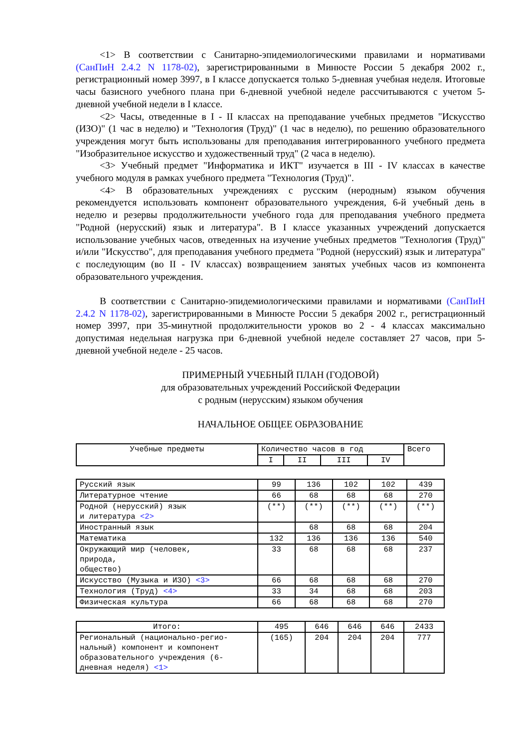<1> В соответствии с Санитарно-эпидемиологическими правилами и нормативами (СанПиН 2.4.2 N 1178-02), зарегистрированными в Минюсте России 5 декабря 2002 г., регистрационный номер 3997, в I классе допускается только 5-дневная учебная неделя. Итоговые часы базисного учебного плана при 6-дневной учебной неделе рассчитываются с учетом 5-дневной учебной недели в I классе.
<2> Часы, отведенные в I - II классах на преподавание учебных предметов "Искусство (ИЗО)" (1 час в неделю) и "Технология (Труд)" (1 час в неделю), по решению образовательного учреждения могут быть использованы для преподавания интегрированного учебного предмета "Изобразительное искусство и художественный труд" (2 часа в неделю).
<3> Учебный предмет "Информатика и ИКТ" изучается в III - IV классах в качестве учебного модуля в рамках учебного предмета "Технология (Труд)".
<4> В образовательных учреждениях с русским (неродным) языком обучения рекомендуется использовать компонент образовательного учреждения, 6-й учебный день в неделю и резервы продолжительности учебного года для преподавания учебного предмета "Родной (нерусский) язык и литература". В I классе указанных учреждений допускается использование учебных часов, отведенных на изучение учебных предметов "Технология (Труд)" и/или "Искусство", для преподавания учебного предмета "Родной (нерусский) язык и литература" с последующим (во II - IV классах) возвращением занятых учебных часов из компонента образовательного учреждения.
В соответствии с Санитарно-эпидемиологическими правилами и нормативами (СанПиН 2.4.2 N 1178-02), зарегистрированными в Минюсте России 5 декабря 2002 г., регистрационный номер 3997, при 35-минутной продолжительности уроков во 2 - 4 классах максимально допустимая недельная нагрузка при 6-дневной учебной неделе составляет 27 часов, при 5-дневной учебной неделе - 25 часов.
ПРИМЕРНЫЙ УЧЕБНЫЙ ПЛАН (ГОДОВОЙ)
для образовательных учреждений Российской Федерации
с родным (нерусским) языком обучения
НАЧАЛЬНОЕ ОБЩЕЕ ОБРАЗОВАНИЕ
| Учебные предметы | Количество часов в год | | | | Всего |
| --- | --- | --- | --- | --- | --- |
| | I | II | III | IV | |
| Русский язык | 99 | 136 | 102 | 102 | 439 |
| Литературное чтение | 66 | 68 | 68 | 68 | 270 |
| Родной (нерусский) язык и литература <2> | (**) | (**) | (**) | (**) | (**) |
| Иностранный язык | | 68 | 68 | 68 | 204 |
| Математика | 132 | 136 | 136 | 136 | 540 |
| Окружающий мир (человек, природа, общество) | 33 | 68 | 68 | 68 | 237 |
| Искусство (Музыка и ИЗО) <3> | 66 | 68 | 68 | 68 | 270 |
| Технология (Труд) <4> | 33 | 34 | 68 | 68 | 203 |
| Физическая культура | 66 | 68 | 68 | 68 | 270 |
| Итого: | 495 | 646 | 646 | 646 | 2433 |
| Региональный (национально-регио- нальный) компонент и компонент образовательного учреждения (6- дневная неделя) <1> | (165) | 204 | 204 | 204 | 777 |